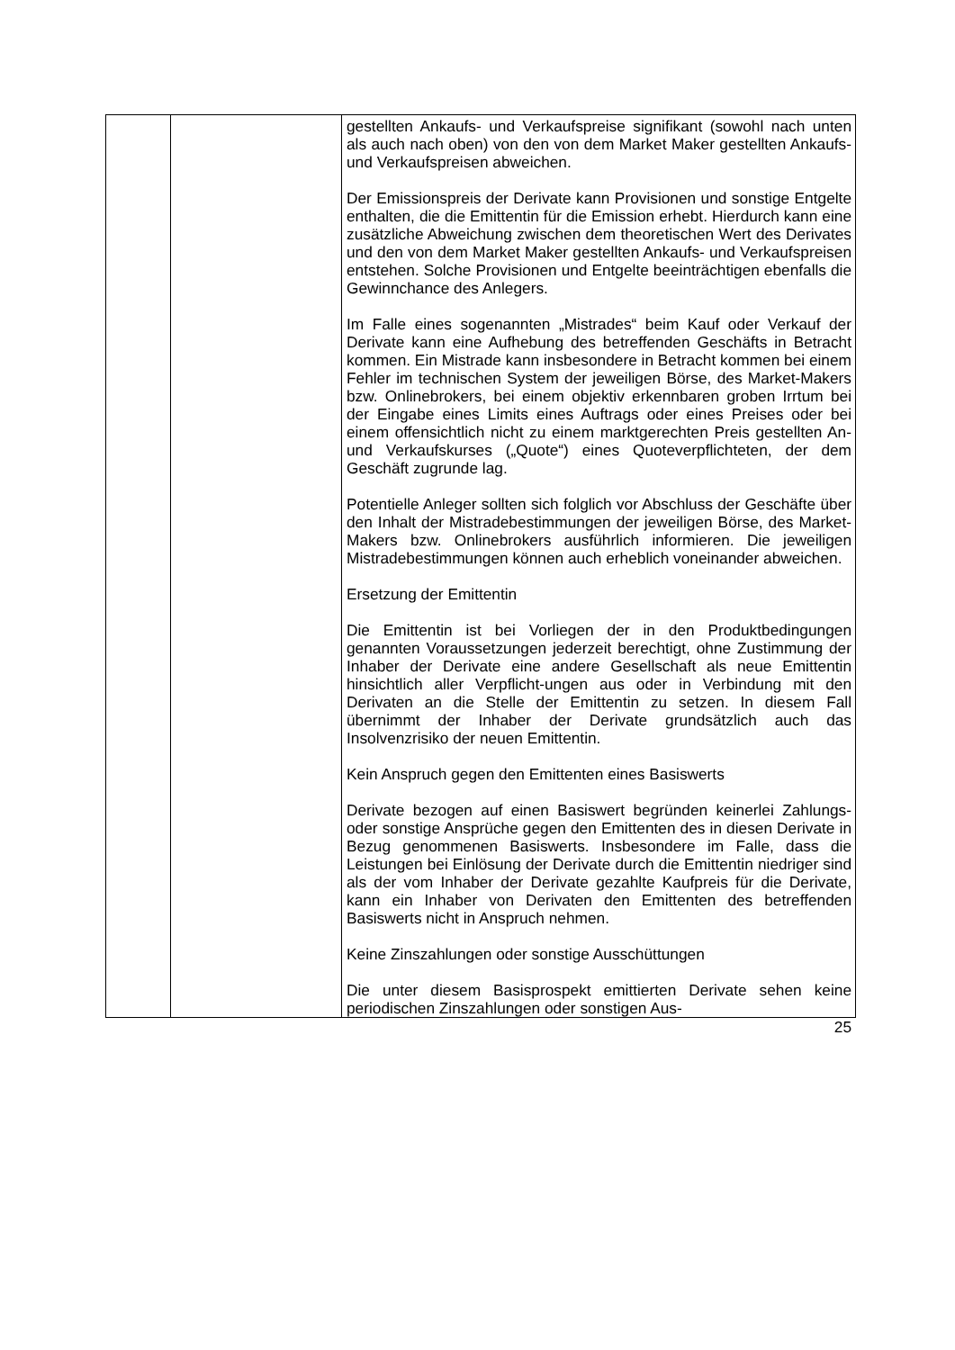| | | gestellten Ankaufs- und Verkaufspreise signifikant (sowohl nach unten als auch nach oben) von den von dem Market Maker gestellten Ankaufs- und Verkaufspreisen abweichen. Der Emissionspreis der Derivate kann Provisionen und sonstige Entgelte enthalten, die die Emittentin für die Emission erhebt. Hierdurch kann eine zusätzliche Abweichung zwischen dem theoretischen Wert des Derivates und den von dem Market Maker gestellten Ankaufs- und Verkaufspreisen entstehen. Solche Provisionen und Entgelte beeinträchtigen ebenfalls die Gewinnchance des Anlegers. Im Falle eines sogenannten „Mistrades“ beim Kauf oder Verkauf der Derivate kann eine Aufhebung des betreffenden Geschäfts in Betracht kommen. Ein Mistrade kann insbesondere in Betracht kommen bei einem Fehler im technischen System der jeweiligen Börse, des Market-Makers bzw. Onlinebrokers, bei einem objektiv erkennbaren groben Irrtum bei der Eingabe eines Limits eines Auftrags oder eines Preises oder bei einem offensichtlich nicht zu einem marktgerechten Preis gestellten An- und Verkaufskurses („Quote“) eines Quoteverpflichteten, der dem Geschäft zugrunde lag. Potentielle Anleger sollten sich folglich vor Abschluss der Geschäfte über den Inhalt der Mistradebestimmungen der jeweiligen Börse, des Market-Makers bzw. Onlinebrokers ausführlich informieren. Die jeweiligen Mistradebestimmungen können auch erheblich voneinander abweichen. Ersetzung der Emittentin Die Emittentin ist bei Vorliegen der in den Produktbedingungen genannten Voraussetzungen jederzeit berechtigt, ohne Zustimmung der Inhaber der Derivate eine andere Gesellschaft als neue Emittentin hinsichtlich aller Verpflicht-ungen aus oder in Verbindung mit den Derivaten an die Stelle der Emittentin zu setzen. In diesem Fall übernimmt der Inhaber der Derivate grundsätzlich auch das Insolvenzrisiko der neuen Emittentin. Kein Anspruch gegen den Emittenten eines Basiswerts Derivate bezogen auf einen Basiswert begründen keinerlei Zahlungs- oder sonstige Ansprüche gegen den Emittenten des in diesen Derivate in Bezug genommenen Basiswerts. Insbesondere im Falle, dass die Leistungen bei Einlösung der Derivate durch die Emittentin niedriger sind als der vom Inhaber der Derivate gezahlte Kaufpreis für die Derivate, kann ein Inhaber von Derivaten den Emittenten des betreffenden Basiswerts nicht in Anspruch nehmen. Keine Zinszahlungen oder sonstige Ausschüttungen Die unter diesem Basisprospekt emittierten Derivate sehen keine periodischen Zinszahlungen oder sonstigen Aus- |
25